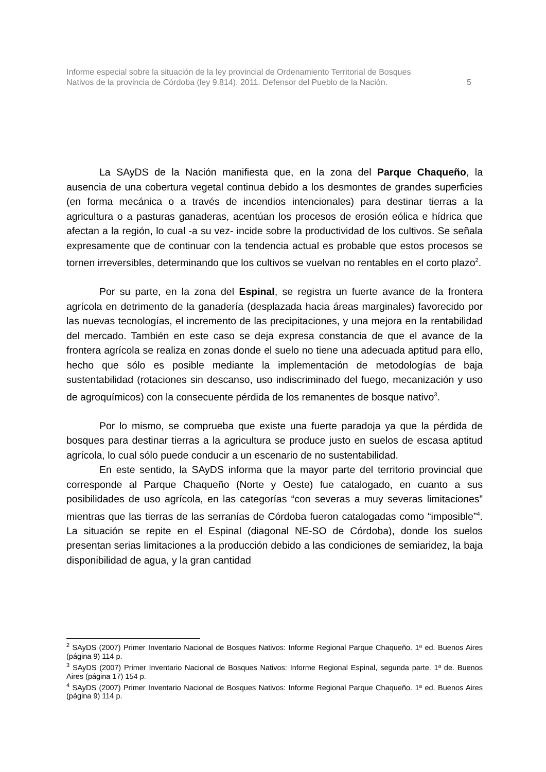Informe especial sobre la situación de la ley provincial de Ordenamiento Territorial de Bosques
Nativos de la provincia de Córdoba (ley 9.814). 2011. Defensor del Pueblo de la Nación.
5
La SAyDS de la Nación manifiesta que, en la zona del Parque Chaqueño, la ausencia de una cobertura vegetal continua debido a los desmontes de grandes superficies (en forma mecánica o a través de incendios intencionales) para destinar tierras a la agricultura o a pasturas ganaderas, acentúan los procesos de erosión eólica e hídrica que afectan a la región, lo cual -a su vez- incide sobre la productividad de los cultivos. Se señala expresamente que de continuar con la tendencia actual es probable que estos procesos se tornen irreversibles, determinando que los cultivos se vuelvan no rentables en el corto plazo<sup>2</sup>.
Por su parte, en la zona del Espinal, se registra un fuerte avance de la frontera agrícola en detrimento de la ganadería (desplazada hacia áreas marginales) favorecido por las nuevas tecnologías, el incremento de las precipitaciones, y una mejora en la rentabilidad del mercado. También en este caso se deja expresa constancia de que el avance de la frontera agrícola se realiza en zonas donde el suelo no tiene una adecuada aptitud para ello, hecho que sólo es posible mediante la implementación de metodologías de baja sustentabilidad (rotaciones sin descanso, uso indiscriminado del fuego, mecanización y uso de agroquímicos) con la consecuente pérdida de los remanentes de bosque nativo<sup>3</sup>.
Por lo mismo, se comprueba que existe una fuerte paradoja ya que la pérdida de bosques para destinar tierras a la agricultura se produce justo en suelos de escasa aptitud agrícola, lo cual sólo puede conducir a un escenario de no sustentabilidad.
En este sentido, la SAyDS informa que la mayor parte del territorio provincial que corresponde al Parque Chaqueño (Norte y Oeste) fue catalogado, en cuanto a sus posibilidades de uso agrícola, en las categorías “con severas a muy severas limitaciones” mientras que las tierras de las serranías de Córdoba fueron catalogadas como “imposible”<sup>4</sup>. La situación se repite en el Espinal (diagonal NE-SO de Córdoba), donde los suelos presentan serias limitaciones a la producción debido a las condiciones de semiaridez, la baja disponibilidad de agua, y la gran cantidad
<sup>2</sup> SAyDS (2007) Primer Inventario Nacional de Bosques Nativos: Informe Regional Parque Chaqueño. 1ª ed. Buenos Aires (página 9) 114 p.
<sup>3</sup> SAyDS (2007) Primer Inventario Nacional de Bosques Nativos: Informe Regional Espinal, segunda parte. 1ª de. Buenos Aires (página 17) 154 p.
<sup>4</sup> SAyDS (2007) Primer Inventario Nacional de Bosques Nativos: Informe Regional Parque Chaqueño. 1ª ed. Buenos Aires (página 9) 114 p.